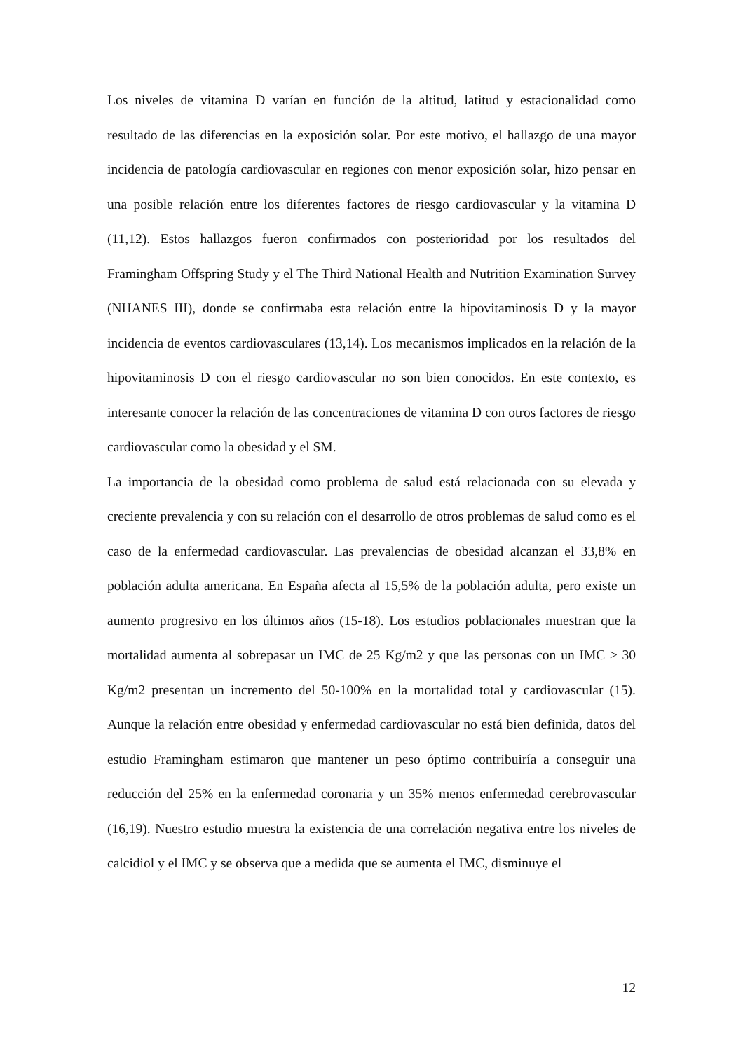Los niveles de vitamina D varían en función de la altitud, latitud y estacionalidad como resultado de las diferencias en la exposición solar. Por este motivo, el hallazgo de una mayor incidencia de patología cardiovascular en regiones con menor exposición solar, hizo pensar en una posible relación entre los diferentes factores de riesgo cardiovascular y la vitamina D (11,12). Estos hallazgos fueron confirmados con posterioridad por los resultados del Framingham Offspring Study y el The Third National Health and Nutrition Examination Survey (NHANES III), donde se confirmaba esta relación entre la hipovitaminosis D y la mayor incidencia de eventos cardiovasculares (13,14). Los mecanismos implicados en la relación de la hipovitaminosis D con el riesgo cardiovascular no son bien conocidos. En este contexto, es interesante conocer la relación de las concentraciones de vitamina D con otros factores de riesgo cardiovascular como la obesidad y el SM.
La importancia de la obesidad como problema de salud está relacionada con su elevada y creciente prevalencia y con su relación con el desarrollo de otros problemas de salud como es el caso de la enfermedad cardiovascular. Las prevalencias de obesidad alcanzan el 33,8% en población adulta americana. En España afecta al 15,5% de la población adulta, pero existe un aumento progresivo en los últimos años (15-18). Los estudios poblacionales muestran que la mortalidad aumenta al sobrepasar un IMC de 25 Kg/m2 y que las personas con un IMC ≥ 30 Kg/m2 presentan un incremento del 50-100% en la mortalidad total y cardiovascular (15). Aunque la relación entre obesidad y enfermedad cardiovascular no está bien definida, datos del estudio Framingham estimaron que mantener un peso óptimo contribuiría a conseguir una reducción del 25% en la enfermedad coronaria y un 35% menos enfermedad cerebrovascular (16,19). Nuestro estudio muestra la existencia de una correlación negativa entre los niveles de calcidiol y el IMC y se observa que a medida que se aumenta el IMC, disminuye el
12